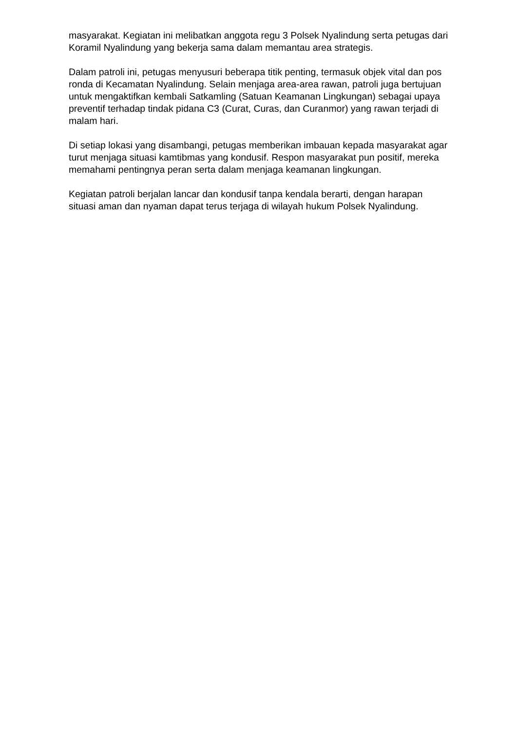masyarakat. Kegiatan ini melibatkan anggota regu 3 Polsek Nyalindung serta petugas dari Koramil Nyalindung yang bekerja sama dalam memantau area strategis.
Dalam patroli ini, petugas menyusuri beberapa titik penting, termasuk objek vital dan pos ronda di Kecamatan Nyalindung. Selain menjaga area-area rawan, patroli juga bertujuan untuk mengaktifkan kembali Satkamling (Satuan Keamanan Lingkungan) sebagai upaya preventif terhadap tindak pidana C3 (Curat, Curas, dan Curanmor) yang rawan terjadi di malam hari.
Di setiap lokasi yang disambangi, petugas memberikan imbauan kepada masyarakat agar turut menjaga situasi kamtibmas yang kondusif. Respon masyarakat pun positif, mereka memahami pentingnya peran serta dalam menjaga keamanan lingkungan.
Kegiatan patroli berjalan lancar dan kondusif tanpa kendala berarti, dengan harapan situasi aman dan nyaman dapat terus terjaga di wilayah hukum Polsek Nyalindung.